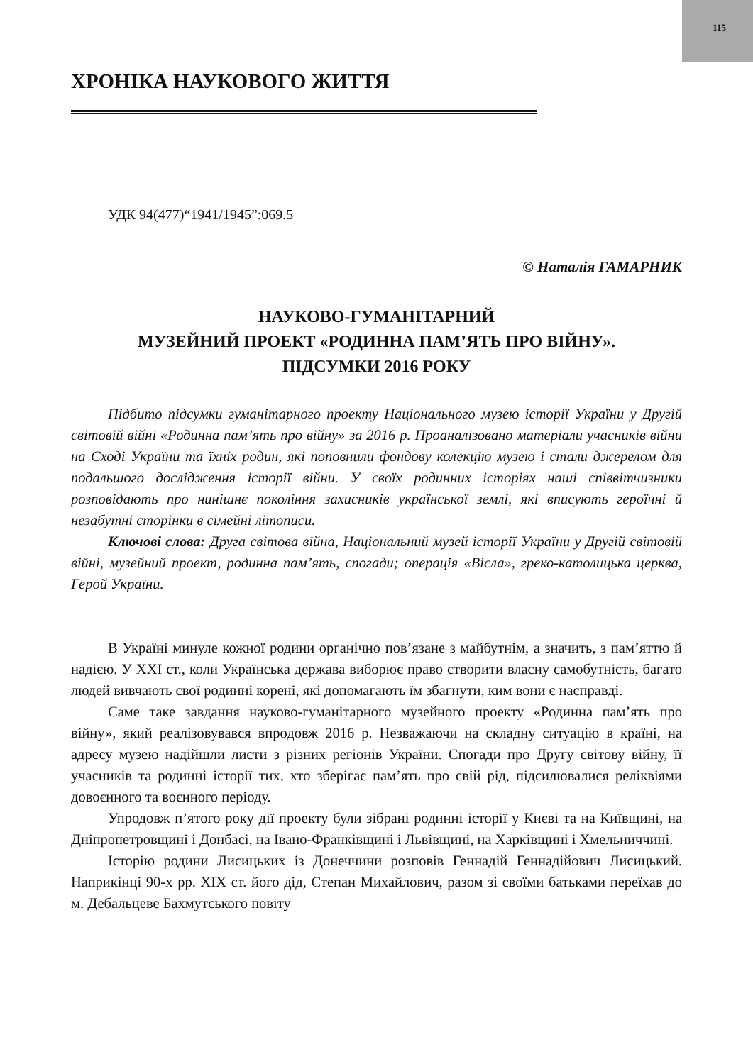115
ХРОНІКА НАУКОВОГО ЖИТТЯ
УДК 94(477)“1941/1945”:069.5
© Наталія ГАМАРНИК
НАУКОВО-ГУМАНІТАРНИЙ
МУЗЕЙНИЙ ПРОЕКТ «РОДИННА ПАМ’ЯТЬ ПРО ВІЙНУ».
ПІДСУМКИ 2016 РОКУ
Підбито підсумки гуманітарного проекту Національного музею історії України у Другій світовій війні «Родинна пам’ять про війну» за 2016 р. Проаналізовано матеріали учасників війни на Сході України та їхніх родин, які поповнили фондову колекцію музею і стали джерелом для подальшого дослідження історії війни. У своїх родинних історіях наші співвітчизники розповідають про нинішнє покоління захисників української землі, які вписують героїчні й незабутні сторінки в сімейні літописи.
Ключові слова: Друга світова війна, Національний музей історії України у Другій світовій війні, музейний проект, родинна пам’ять, спогади; операція «Вісла», греко-католицька церква, Герой України.
В Україні минуле кожної родини органічно пов’язане з майбутнім, а значить, з пам’яттю й надією. У XXI ст., коли Українська держава виборює право створити власну самобутність, багато людей вивчають свої родинні корені, які допомагають їм збагнути, ким вони є насправді.
Саме таке завдання науково-гуманітарного музейного проекту «Родинна пам’ять про війну», який реалізовувався впродовж 2016 р. Незважаючи на складну ситуацію в країні, на адресу музею надійшли листи з різних регіонів України. Спогади про Другу світову війну, її учасників та родинні історії тих, хто зберігає пам’ять про свій рід, підсилювалися реліквіями довоєнного та воєнного періоду.
Упродовж п’ятого року дії проекту були зібрані родинні історії у Києві та на Київщині, на Дніпропетровщині і Донбасі, на Івано-Франківщині і Львівщині, на Харківщині і Хмельниччині.
Історію родини Лисицьких із Донеччини розповів Геннадій Геннадійович Лисицький. Наприкінці 90-х рр. XIX ст. його дід, Степан Михайлович, разом зі своїми батьками переїхав до м. Дебальцеве Бахмутського повіту